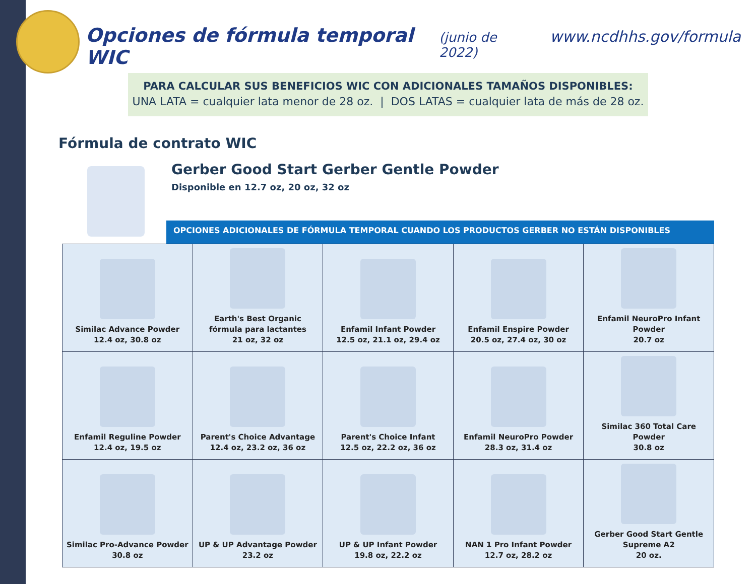Opciones de fórmula temporal WIC (junio de 2022) www.ncdhhs.gov/formula
PARA CALCULAR SUS BENEFICIOS WIC CON ADICIONALES TAMAÑOS DISPONIBLES:
UNA LATA = cualquier lata menor de 28 oz. | DOS LATAS = cualquier lata de más de 28 oz.
Fórmula de contrato WIC
Gerber Good Start Gerber Gentle Powder
Disponible en 12.7 oz, 20 oz, 32 oz
OPCIONES ADICIONALES DE FÓRMULA TEMPORAL CUANDO LOS PRODUCTOS GERBER NO ESTÁN DISPONIBLES
| Similac Advance Powder 12.4 oz, 30.8 oz | Earth's Best Organic fórmula para lactantes 21 oz, 32 oz | Enfamil Infant Powder 12.5 oz, 21.1 oz, 29.4 oz | Enfamil Enspire Powder 20.5 oz, 27.4 oz, 30 oz | Enfamil NeuroPro Infant Powder 20.7 oz |
| Enfamil Reguline Powder 12.4 oz, 19.5 oz | Parent's Choice Advantage 12.4 oz, 23.2 oz, 36 oz | Parent's Choice Infant 12.5 oz, 22.2 oz, 36 oz | Enfamil NeuroPro Powder 28.3 oz, 31.4 oz | Similac 360 Total Care Powder 30.8 oz |
| Similac Pro-Advance Powder 30.8 oz | UP & UP Advantage Powder 23.2 oz | UP & UP Infant Powder 19.8 oz, 22.2 oz | NAN 1 Pro Infant Powder 12.7 oz, 28.2 oz | Gerber Good Start Gentle Supreme A2 20 oz. |